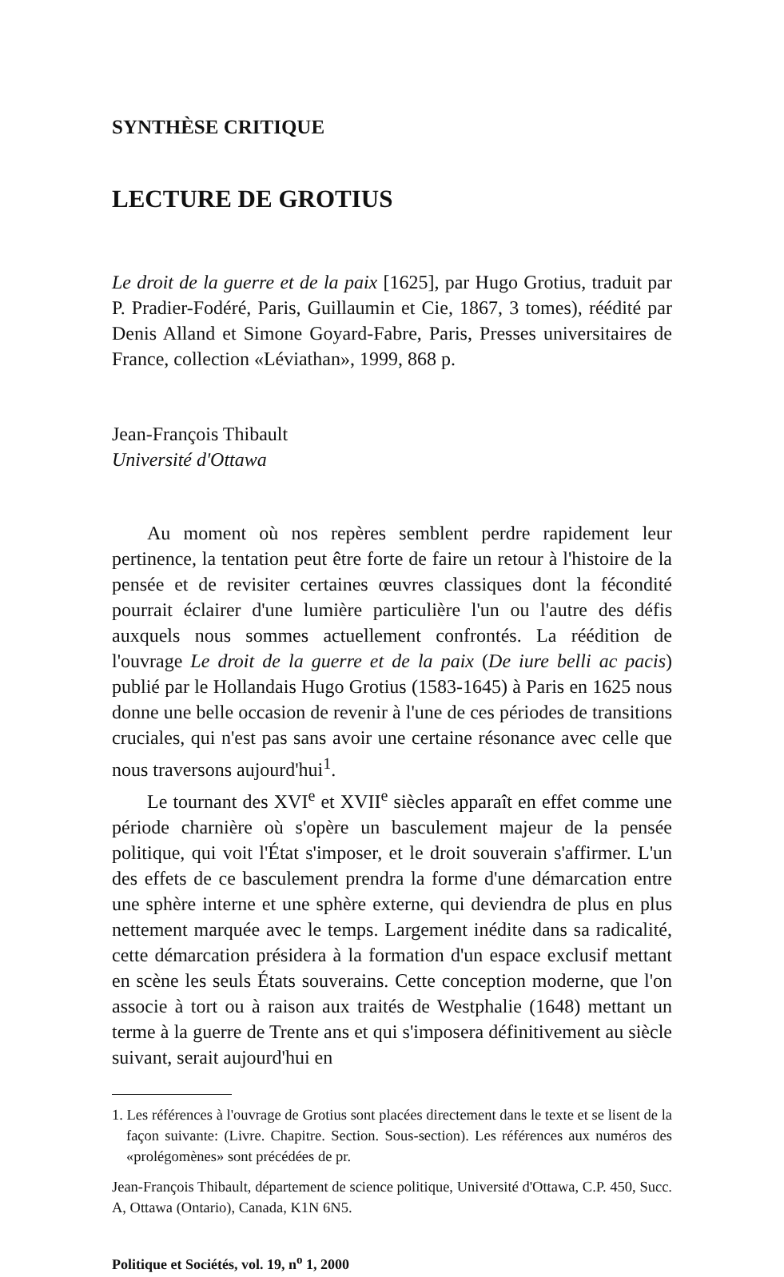SYNTHÈSE CRITIQUE
LECTURE DE GROTIUS
Le droit de la guerre et de la paix [1625], par Hugo Grotius, traduit par P. Pradier-Fodéré, Paris, Guillaumin et Cie, 1867, 3 tomes), réédité par Denis Alland et Simone Goyard-Fabre, Paris, Presses universitaires de France, collection «Léviathan», 1999, 868 p.
Jean-François Thibault
Université d'Ottawa
Au moment où nos repères semblent perdre rapidement leur pertinence, la tentation peut être forte de faire un retour à l'histoire de la pensée et de revisiter certaines œuvres classiques dont la fécondité pourrait éclairer d'une lumière particulière l'un ou l'autre des défis auxquels nous sommes actuellement confrontés. La réédition de l'ouvrage Le droit de la guerre et de la paix (De iure belli ac pacis) publié par le Hollandais Hugo Grotius (1583-1645) à Paris en 1625 nous donne une belle occasion de revenir à l'une de ces périodes de transitions cruciales, qui n'est pas sans avoir une certaine résonance avec celle que nous traversons aujourd'hui<sup>1</sup>.
Le tournant des XVI<sup>e</sup> et XVII<sup>e</sup> siècles apparaît en effet comme une période charnière où s'opère un basculement majeur de la pensée politique, qui voit l'État s'imposer, et le droit souverain s'affirmer. L'un des effets de ce basculement prendra la forme d'une démarcation entre une sphère interne et une sphère externe, qui deviendra de plus en plus nettement marquée avec le temps. Largement inédite dans sa radicalité, cette démarcation présidera à la formation d'un espace exclusif mettant en scène les seuls États souverains. Cette conception moderne, que l'on associe à tort ou à raison aux traités de Westphalie (1648) mettant un terme à la guerre de Trente ans et qui s'imposera définitivement au siècle suivant, serait aujourd'hui en
1. Les références à l'ouvrage de Grotius sont placées directement dans le texte et se lisent de la façon suivante: (Livre. Chapitre. Section. Sous-section). Les références aux numéros des «prolégomènes» sont précédées de pr.
Jean-François Thibault, département de science politique, Université d'Ottawa, C.P. 450, Succ. A, Ottawa (Ontario), Canada, K1N 6N5.
Politique et Sociétés, vol. 19, n<sup>o</sup> 1, 2000